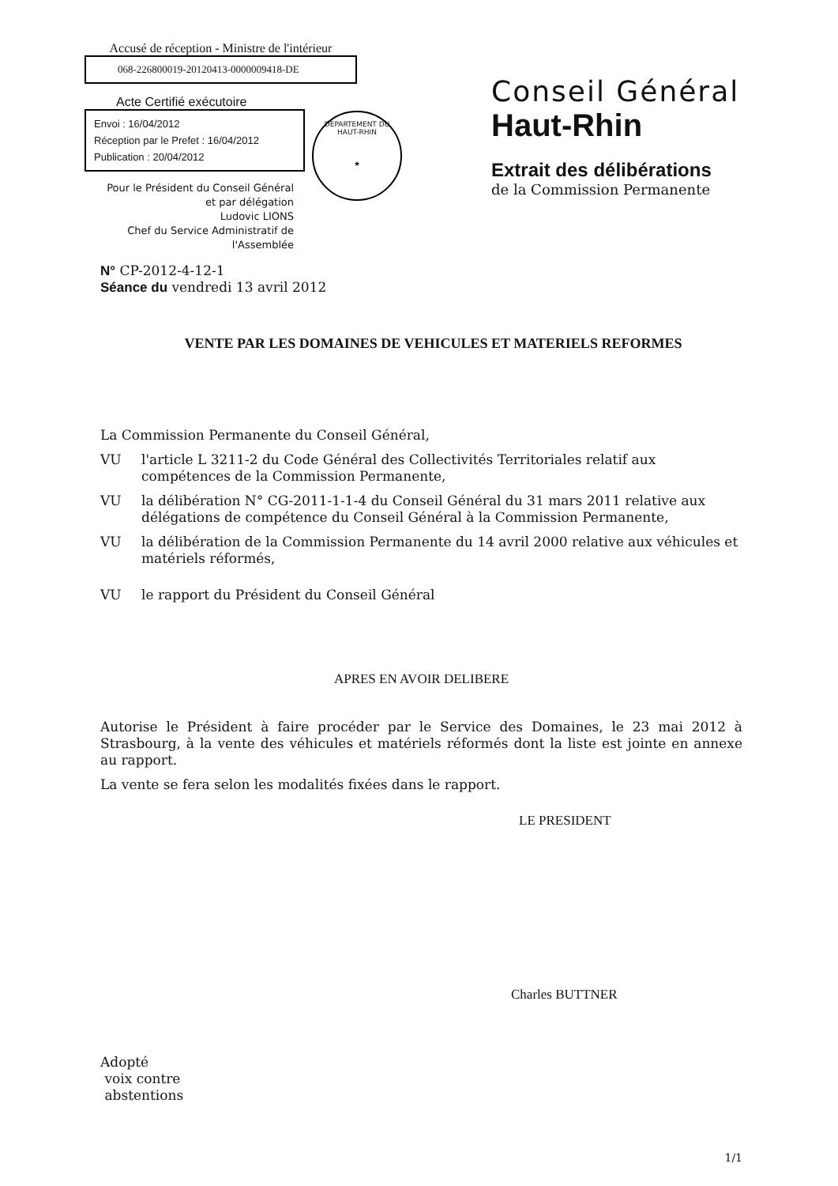Accusé de réception - Ministre de l'intérieur
068-226800019-20120413-0000009418-DE
Acte Certifié exécutoire
Envoi : 16/04/2012
Réception par le Prefet : 16/04/2012
Publication : 20/04/2012
Pour le Président du Conseil Général
et par délégation
Ludovic LIONS
Chef du Service Administratif de
l'Assemblée
DEPARTEMENT DU HAUT-RHIN
★
Conseil Général
Haut-Rhin
Extrait des délibérations
de la Commission Permanente
N° CP-2012-4-12-1
Séance du vendredi 13 avril 2012
VENTE PAR LES DOMAINES DE VEHICULES ET MATERIELS REFORMES
La Commission Permanente du Conseil Général,
VU l'article L 3211-2 du Code Général des Collectivités Territoriales relatif aux compétences de la Commission Permanente,
VU la délibération N° CG-2011-1-1-4 du Conseil Général du 31 mars 2011 relative aux délégations de compétence du Conseil Général à la Commission Permanente,
VU la délibération de la Commission Permanente du 14 avril 2000 relative aux véhicules et matériels réformés,
VU le rapport du Président du Conseil Général
APRES EN AVOIR DELIBERE
Autorise le Président à faire procéder par le Service des Domaines, le 23 mai 2012 à Strasbourg, à la vente des véhicules et matériels réformés dont la liste est jointe en annexe au rapport.
La vente se fera selon les modalités fixées dans le rapport.
LE PRESIDENT
Charles BUTTNER
Adopté
voix contre
abstentions
1/1